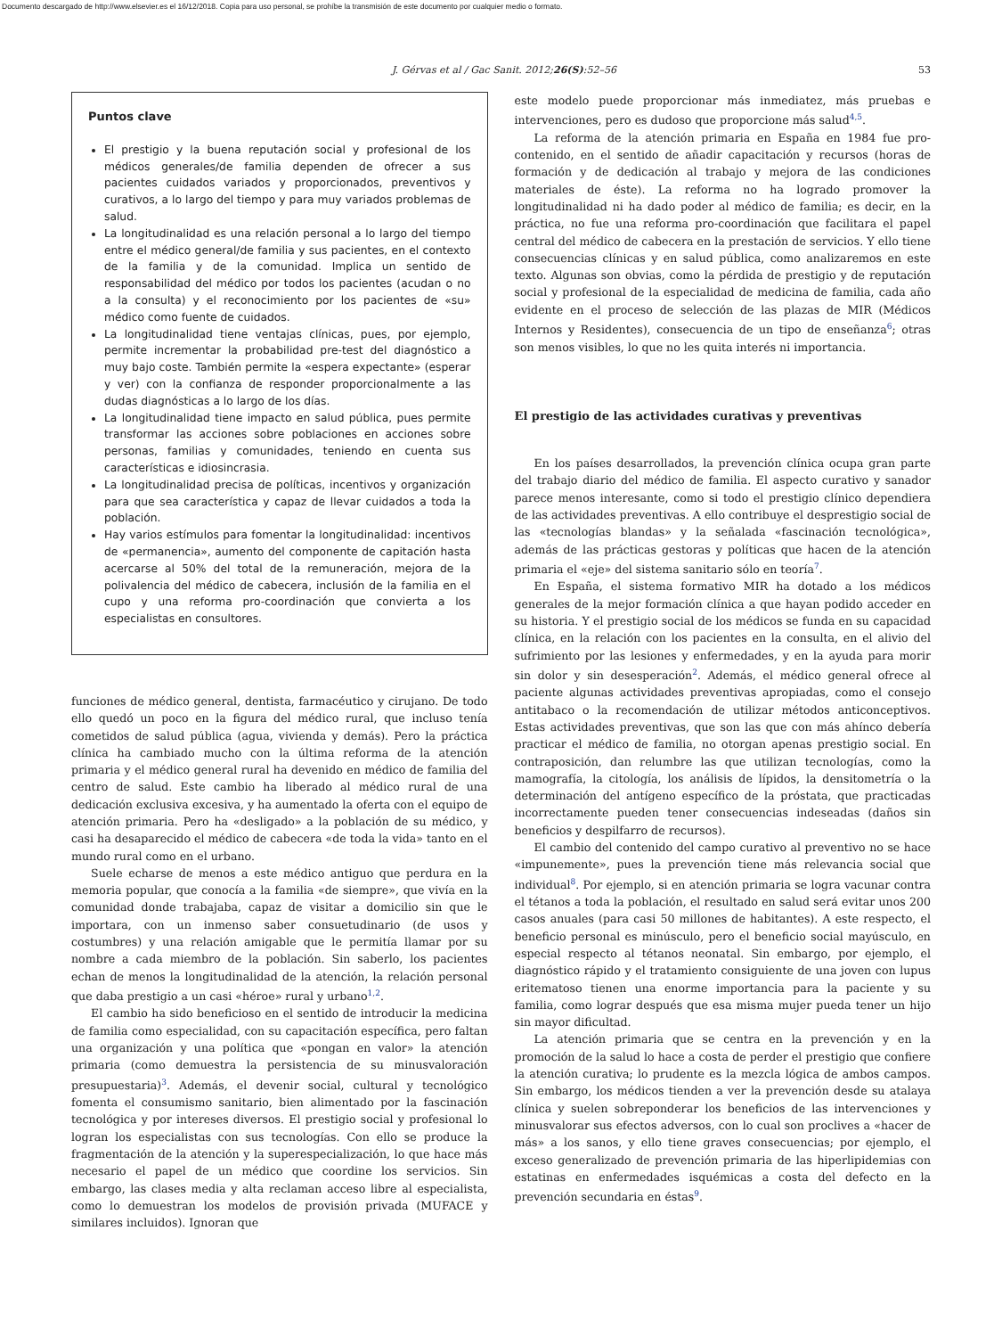Documento descargado de http://www.elsevier.es el 16/12/2018. Copia para uso personal, se prohíbe la transmisión de este documento por cualquier medio o formato.
J. Gérvas et al / Gac Sanit. 2012;26(S):52–56 53
Puntos clave
El prestigio y la buena reputación social y profesional de los médicos generales/de familia dependen de ofrecer a sus pacientes cuidados variados y proporcionados, preventivos y curativos, a lo largo del tiempo y para muy variados problemas de salud.
La longitudinalidad es una relación personal a lo largo del tiempo entre el médico general/de familia y sus pacientes, en el contexto de la familia y de la comunidad. Implica un sentido de responsabilidad del médico por todos los pacientes (acudan o no a la consulta) y el reconocimiento por los pacientes de «su» médico como fuente de cuidados.
La longitudinalidad tiene ventajas clínicas, pues, por ejemplo, permite incrementar la probabilidad pre-test del diagnóstico a muy bajo coste. También permite la «espera expectante» (esperar y ver) con la confianza de responder proporcionalmente a las dudas diagnósticas a lo largo de los días.
La longitudinalidad tiene impacto en salud pública, pues permite transformar las acciones sobre poblaciones en acciones sobre personas, familias y comunidades, teniendo en cuenta sus características e idiosincrasia.
La longitudinalidad precisa de políticas, incentivos y organización para que sea característica y capaz de llevar cuidados a toda la población.
Hay varios estímulos para fomentar la longitudinalidad: incentivos de «permanencia», aumento del componente de capitación hasta acercarse al 50% del total de la remuneración, mejora de la polivalencia del médico de cabecera, inclusión de la familia en el cupo y una reforma pro-coordinación que convierta a los especialistas en consultores.
funciones de médico general, dentista, farmacéutico y cirujano. De todo ello quedó un poco en la figura del médico rural, que incluso tenía cometidos de salud pública (agua, vivienda y demás). Pero la práctica clínica ha cambiado mucho con la última reforma de la atención primaria y el médico general rural ha devenido en médico de familia del centro de salud. Este cambio ha liberado al médico rural de una dedicación exclusiva excesiva, y ha aumentado la oferta con el equipo de atención primaria. Pero ha «desligado» a la población de su médico, y casi ha desaparecido el médico de cabecera «de toda la vida» tanto en el mundo rural como en el urbano.
Suele echarse de menos a este médico antiguo que perdura en la memoria popular, que conocía a la familia «de siempre», que vivía en la comunidad donde trabajaba, capaz de visitar a domicilio sin que le importara, con un inmenso saber consuetudinario (de usos y costumbres) y una relación amigable que le permitía llamar por su nombre a cada miembro de la población. Sin saberlo, los pacientes echan de menos la longitudinalidad de la atención, la relación personal que daba prestigio a un casi «héroe» rural y urbano<sup>1,2</sup>.
El cambio ha sido beneficioso en el sentido de introducir la medicina de familia como especialidad, con su capacitación específica, pero faltan una organización y una política que «pongan en valor» la atención primaria (como demuestra la persistencia de su minusvaloración presupuestaria)<sup>3</sup>. Además, el devenir social, cultural y tecnológico fomenta el consumismo sanitario, bien alimentado por la fascinación tecnológica y por intereses diversos. El prestigio social y profesional lo logran los especialistas con sus tecnologías. Con ello se produce la fragmentación de la atención y la superespecialización, lo que hace más necesario el papel de un médico que coordine los servicios. Sin embargo, las clases media y alta reclaman acceso libre al especialista, como lo demuestran los modelos de provisión privada (MUFACE y similares incluidos). Ignoran que
este modelo puede proporcionar más inmediatez, más pruebas e intervenciones, pero es dudoso que proporcione más salud<sup>4,5</sup>.
La reforma de la atención primaria en España en 1984 fue pro-contenido, en el sentido de añadir capacitación y recursos (horas de formación y de dedicación al trabajo y mejora de las condiciones materiales de éste). La reforma no ha logrado promover la longitudinalidad ni ha dado poder al médico de familia; es decir, en la práctica, no fue una reforma pro-coordinación que facilitara el papel central del médico de cabecera en la prestación de servicios. Y ello tiene consecuencias clínicas y en salud pública, como analizaremos en este texto. Algunas son obvias, como la pérdida de prestigio y de reputación social y profesional de la especialidad de medicina de familia, cada año evidente en el proceso de selección de las plazas de MIR (Médicos Internos y Residentes), consecuencia de un tipo de enseñanza<sup>6</sup>; otras son menos visibles, lo que no les quita interés ni importancia.
El prestigio de las actividades curativas y preventivas
En los países desarrollados, la prevención clínica ocupa gran parte del trabajo diario del médico de familia. El aspecto curativo y sanador parece menos interesante, como si todo el prestigio clínico dependiera de las actividades preventivas. A ello contribuye el desprestigio social de las «tecnologías blandas» y la señalada «fascinación tecnológica», además de las prácticas gestoras y políticas que hacen de la atención primaria el «eje» del sistema sanitario sólo en teoría<sup>7</sup>.
En España, el sistema formativo MIR ha dotado a los médicos generales de la mejor formación clínica a que hayan podido acceder en su historia. Y el prestigio social de los médicos se funda en su capacidad clínica, en la relación con los pacientes en la consulta, en el alivio del sufrimiento por las lesiones y enfermedades, y en la ayuda para morir sin dolor y sin desesperación<sup>2</sup>. Además, el médico general ofrece al paciente algunas actividades preventivas apropiadas, como el consejo antitabaco o la recomendación de utilizar métodos anticonceptivos. Estas actividades preventivas, que son las que con más ahínco debería practicar el médico de familia, no otorgan apenas prestigio social. En contraposición, dan relumbre las que utilizan tecnologías, como la mamografía, la citología, los análisis de lípidos, la densitometría o la determinación del antígeno específico de la próstata, que practicadas incorrectamente pueden tener consecuencias indeseadas (daños sin beneficios y despilfarro de recursos).
El cambio del contenido del campo curativo al preventivo no se hace «impunemente», pues la prevención tiene más relevancia social que individual<sup>8</sup>. Por ejemplo, si en atención primaria se logra vacunar contra el tétanos a toda la población, el resultado en salud será evitar unos 200 casos anuales (para casi 50 millones de habitantes). A este respecto, el beneficio personal es minúsculo, pero el beneficio social mayúsculo, en especial respecto al tétanos neonatal. Sin embargo, por ejemplo, el diagnóstico rápido y el tratamiento consiguiente de una joven con lupus eritematoso tienen una enorme importancia para la paciente y su familia, como lograr después que esa misma mujer pueda tener un hijo sin mayor dificultad.
La atención primaria que se centra en la prevención y en la promoción de la salud lo hace a costa de perder el prestigio que confiere la atención curativa; lo prudente es la mezcla lógica de ambos campos. Sin embargo, los médicos tienden a ver la prevención desde su atalaya clínica y suelen sobreponderar los beneficios de las intervenciones y minusvalorar sus efectos adversos, con lo cual son proclives a «hacer de más» a los sanos, y ello tiene graves consecuencias; por ejemplo, el exceso generalizado de prevención primaria de las hiperlipidemias con estatinas en enfermedades isquémicas a costa del defecto en la prevención secundaria en éstas<sup>9</sup>.